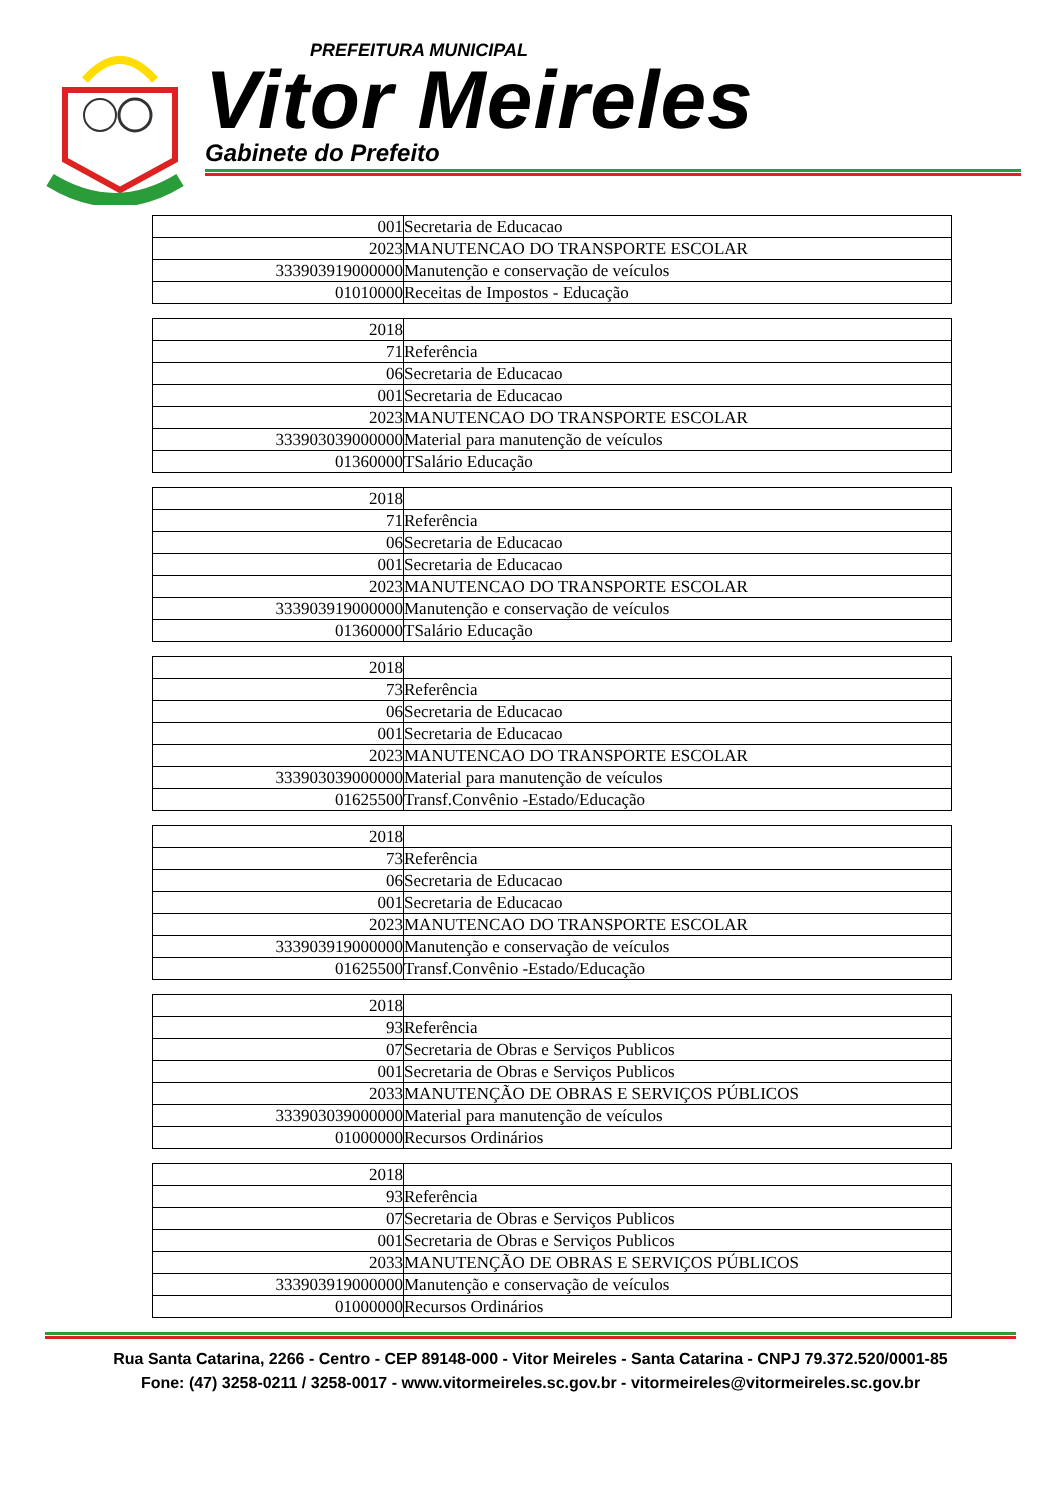PREFEITURA MUNICIPAL
Vitor Meireles
Gabinete do Prefeito
| 001 | Secretaria de Educacao |
| 2023 | MANUTENCAO DO TRANSPORTE ESCOLAR |
| 333903919000000 | Manutenção e conservação de veículos |
| 01010000 | Receitas de Impostos - Educação |
| 2018 | |
| 71 | Referência |
| 06 | Secretaria de Educacao |
| 001 | Secretaria de Educacao |
| 2023 | MANUTENCAO DO TRANSPORTE ESCOLAR |
| 333903039000000 | Material para manutenção de veículos |
| 01360000 | TSalário Educação |
| 2018 | |
| 71 | Referência |
| 06 | Secretaria de Educacao |
| 001 | Secretaria de Educacao |
| 2023 | MANUTENCAO DO TRANSPORTE ESCOLAR |
| 333903919000000 | Manutenção e conservação de veículos |
| 01360000 | TSalário Educação |
| 2018 | |
| 73 | Referência |
| 06 | Secretaria de Educacao |
| 001 | Secretaria de Educacao |
| 2023 | MANUTENCAO DO TRANSPORTE ESCOLAR |
| 333903039000000 | Material para manutenção de veículos |
| 01625500 | Transf.Convênio -Estado/Educação |
| 2018 | |
| 73 | Referência |
| 06 | Secretaria de Educacao |
| 001 | Secretaria de Educacao |
| 2023 | MANUTENCAO DO TRANSPORTE ESCOLAR |
| 333903919000000 | Manutenção e conservação de veículos |
| 01625500 | Transf.Convênio -Estado/Educação |
| 2018 | |
| 93 | Referência |
| 07 | Secretaria de Obras e Serviços Publicos |
| 001 | Secretaria de Obras e Serviços Publicos |
| 2033 | MANUTENÇÃO DE OBRAS E SERVIÇOS PÚBLICOS |
| 333903039000000 | Material para manutenção de veículos |
| 01000000 | Recursos Ordinários |
| 2018 | |
| 93 | Referência |
| 07 | Secretaria de Obras e Serviços Publicos |
| 001 | Secretaria de Obras e Serviços Publicos |
| 2033 | MANUTENÇÃO DE OBRAS E SERVIÇOS PÚBLICOS |
| 333903919000000 | Manutenção e conservação de veículos |
| 01000000 | Recursos Ordinários |
Rua Santa Catarina, 2266 - Centro - CEP 89148-000 - Vitor Meireles - Santa Catarina - CNPJ 79.372.520/0001-85
Fone: (47) 3258-0211 / 3258-0017 - www.vitormeireles.sc.gov.br - vitormeireles@vitormeireles.sc.gov.br